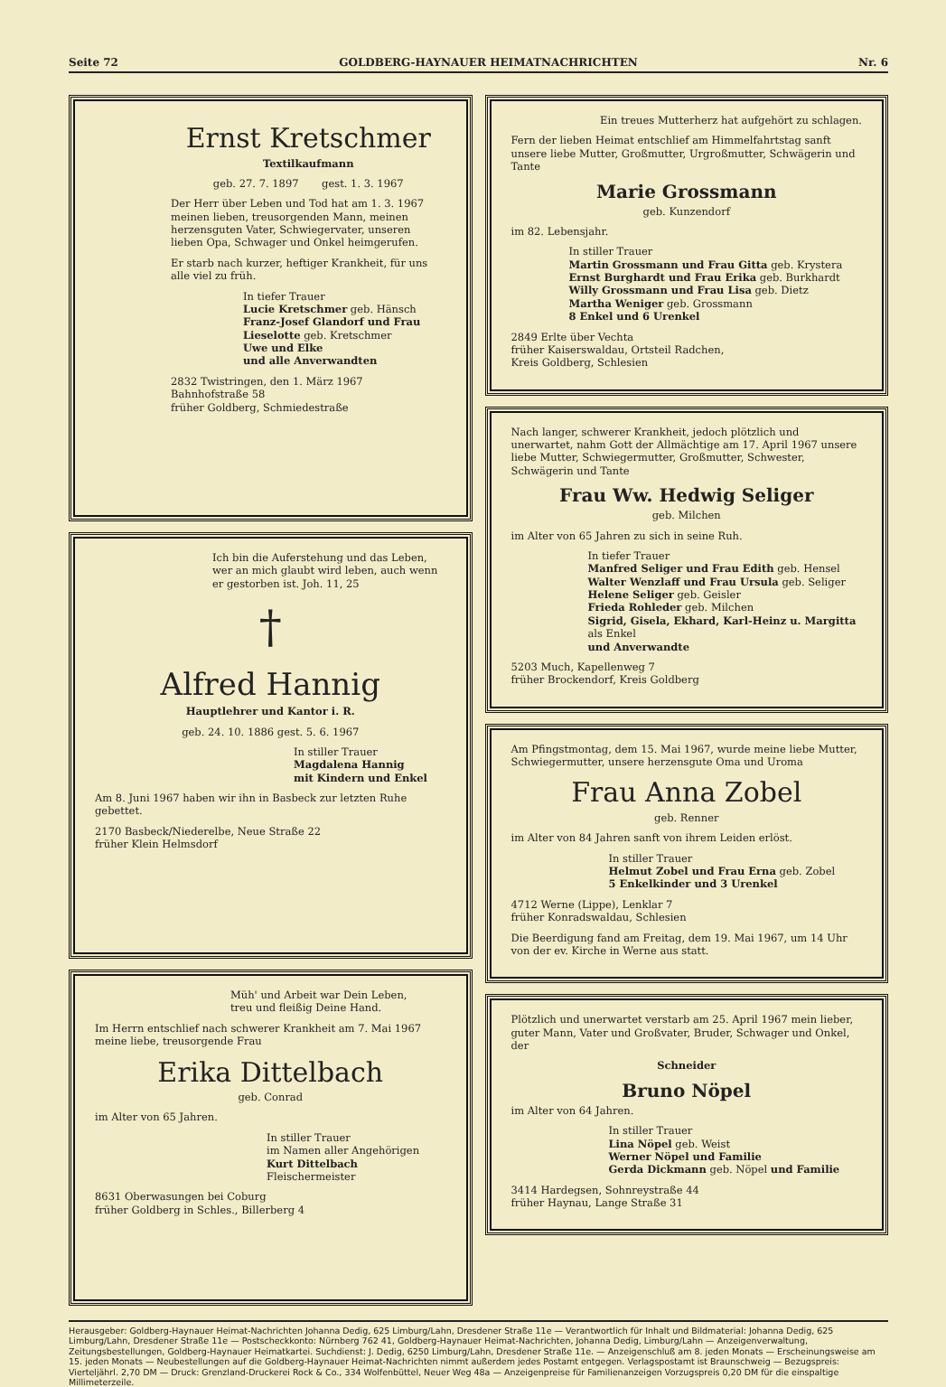Seite 72 GOLDBERG-HAYNAUER HEIMATNACHRICHTEN Nr. 6
Ernst Kretschmer
Textilkaufmann
geb. 27. 7. 1897 gest. 1. 3. 1967
Der Herr über Leben und Tod hat am 1. 3. 1967 meinen lieben, treusorgenden Mann, meinen herzensguten Vater, Schwiegervater, unseren lieben Opa, Schwager und Onkel heimgerufen.
Er starb nach kurzer, heftiger Krankheit, für uns alle viel zu früh.
In tiefer Trauer
Lucie Kretschmer geb. Hänsch
Franz-Josef Glandorf und Frau Lieselotte geb. Kretschmer
Uwe und Elke
und alle Anverwandten
2832 Twistringen, den 1. März 1967
Bahnhofstraße 58
früher Goldberg, Schmiedestraße
Ich bin die Auferstehung und das Leben, wer an mich glaubt wird leben, auch wenn er gestorben ist. Joh. 11, 25
†
Alfred Hannig
Hauptlehrer und Kantor i. R.
geb. 24. 10. 1886 gest. 5. 6. 1967
In stiller Trauer
Magdalena Hannig
mit Kindern und Enkel
Am 8. Juni 1967 haben wir ihn in Basbeck zur letzten Ruhe gebettet.
2170 Basbeck/Niederelbe, Neue Straße 22
früher Klein Helmsdorf
Müh' und Arbeit war Dein Leben,
treu und fleißig Deine Hand.
Im Herrn entschlief nach schwerer Krankheit am 7. Mai 1967 meine liebe, treusorgende Frau
Erika Dittelbach
geb. Conrad
im Alter von 65 Jahren.
In stiller Trauer
im Namen aller Angehörigen
Kurt Dittelbach
Fleischermeister
8631 Oberwasungen bei Coburg
früher Goldberg in Schles., Billerberg 4
Ein treues Mutterherz hat aufgehört zu schlagen.
Fern der lieben Heimat entschlief am Himmelfahrtstag sanft unsere liebe Mutter, Großmutter, Urgroßmutter, Schwägerin und Tante
Marie Grossmann
geb. Kunzendorf
im 82. Lebensjahr.
In stiller Trauer
Martin Grossmann und Frau Gitta geb. Krystera
Ernst Burghardt und Frau Erika geb. Burkhardt
Willy Grossmann und Frau Lisa geb. Dietz
Martha Weniger geb. Grossmann
8 Enkel und 6 Urenkel
2849 Erlte über Vechta
früher Kaiserswaldau, Ortsteil Radchen,
Kreis Goldberg, Schlesien
Nach langer, schwerer Krankheit, jedoch plötzlich und unerwartet, nahm Gott der Allmächtige am 17. April 1967 unsere liebe Mutter, Schwiegermutter, Großmutter, Schwester, Schwägerin und Tante
Frau Ww. Hedwig Seliger
geb. Milchen
im Alter von 65 Jahren zu sich in seine Ruh.
In tiefer Trauer
Manfred Seliger und Frau Edith geb. Hensel
Walter Wenzlaff und Frau Ursula geb. Seliger
Helene Seliger geb. Geisler
Frieda Rohleder geb. Milchen
Sigrid, Gisela, Ekhard, Karl-Heinz u. Margitta
als Enkel
und Anverwandte
5203 Much, Kapellenweg 7
früher Brockendorf, Kreis Goldberg
Am Pfingstmontag, dem 15. Mai 1967, wurde meine liebe Mutter, Schwiegermutter, unsere herzensgute Oma und Uroma
Frau Anna Zobel
geb. Renner
im Alter von 84 Jahren sanft von ihrem Leiden erlöst.
In stiller Trauer
Helmut Zobel und Frau Erna geb. Zobel
5 Enkelkinder und 3 Urenkel
4712 Werne (Lippe), Lenklar 7
früher Konradswaldau, Schlesien
Die Beerdigung fand am Freitag, dem 19. Mai 1967, um 14 Uhr von der ev. Kirche in Werne aus statt.
Plötzlich und unerwartet verstarb am 25. April 1967 mein lieber, guter Mann, Vater und Großvater, Bruder, Schwager und Onkel, der
Schneider
Bruno Nöpel
im Alter von 64 Jahren.
In stiller Trauer
Lina Nöpel geb. Weist
Werner Nöpel und Familie
Gerda Dickmann geb. Nöpel und Familie
3414 Hardegsen, Sohnreystraße 44
früher Haynau, Lange Straße 31
Herausgeber: Goldberg-Haynauer Heimat-Nachrichten Johanna Dedig, 625 Limburg/Lahn, Dresdener Straße 11e — Verantwortlich für Inhalt und Bildmaterial: Johanna Dedig, 625 Limburg/Lahn, Dresdener Straße 11e — Postscheckkonto: Nürnberg 762 41, Goldberg-Haynauer Heimat-Nachrichten, Johanna Dedig, Limburg/Lahn — Anzeigenverwaltung, Zeitungsbestellungen, Goldberg-Haynauer Heimatkartei. Suchdienst: J. Dedig, 6250 Limburg/Lahn, Dresdener Straße 11e. — Anzeigenschluß am 8. jeden Monats — Erscheinungsweise am 15. jeden Monats — Neubestellungen auf die Goldberg-Haynauer Heimat-Nachrichten nimmt außerdem jedes Postamt entgegen. Verlagspostamt ist Braunschweig — Bezugspreis: Vierteljährl. 2,70 DM — Druck: Grenzland-Druckerei Rock & Co., 334 Wolfenbüttel, Neuer Weg 48a — Anzeigenpreise für Familienanzeigen Vorzugspreis 0,20 DM für die einspaltige Millimeterzeile.